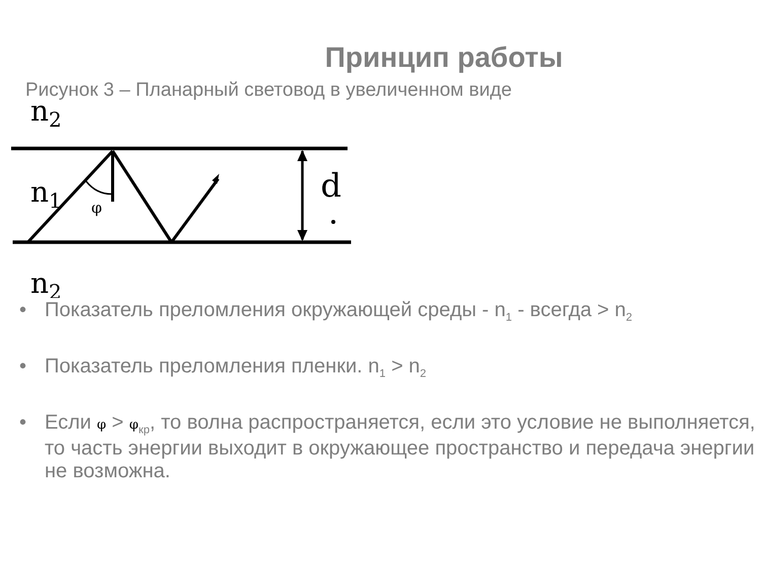Принцип работы
Рисунок 3 – Планарный световод в увеличенном виде
n2
φ
n1
d
n2
• Показатель преломления окружающей среды - n<sub>1</sub> - всегда > n<sub>2</sub>
• Показатель преломления пленки. n<sub>1</sub> > n<sub>2</sub>
• Если φ > φ<sub>кр</sub>, то волна распространяется, если это условие не выполняется, то часть энергии выходит в окружающее пространство и передача энергии не возможна.